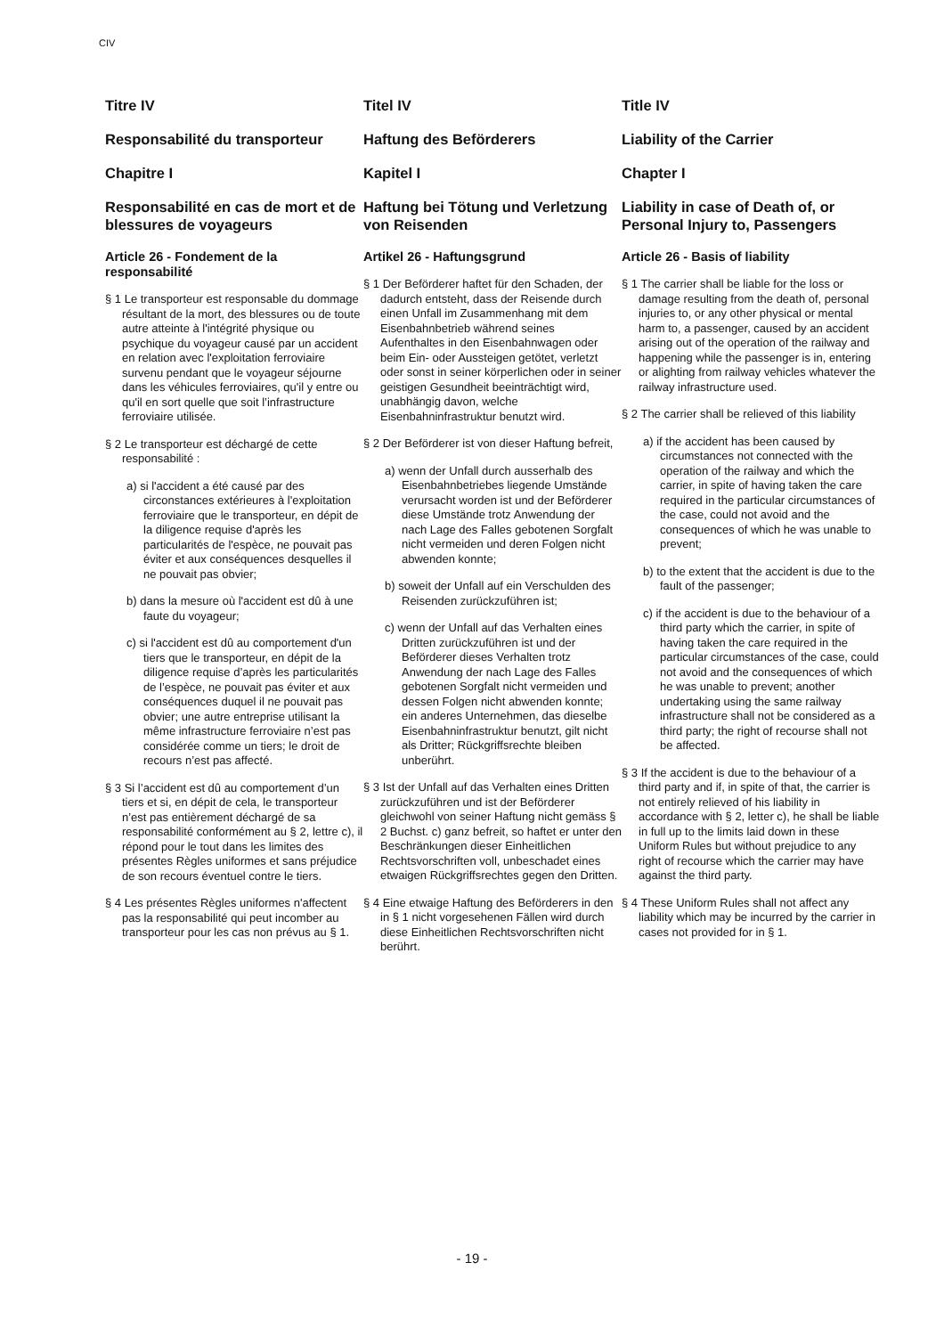CIV
Titre IV
Responsabilité du transporteur
Chapitre I
Responsabilité en cas de mort et de blessures de voyageurs
Article 26 - Fondement de la responsabilité
§ 1 Le transporteur est responsable du dommage résultant de la mort, des blessures ou de toute autre atteinte à l'intégrité physique ou psychique du voyageur causé par un accident en relation avec l'exploitation ferroviaire survenu pendant que le voyageur séjourne dans les véhicules ferroviaires, qu'il y entre ou qu'il en sort quelle que soit l’infrastructure ferroviaire utilisée.
§ 2 Le transporteur est déchargé de cette responsabilité :
a) si l'accident a été causé par des circonstances extérieures à l'exploitation ferroviaire que le transporteur, en dépit de la diligence requise d'après les particularités de l'espèce, ne pouvait pas éviter et aux conséquences desquelles il ne pouvait pas obvier;
b) dans la mesure où l'accident est dû à une faute du voyageur;
c) si l'accident est dû au comportement d'un tiers que le transporteur, en dépit de la diligence requise d’après les particularités de l’espèce, ne pouvait pas éviter et aux conséquences duquel il ne pouvait pas obvier; une autre entreprise utilisant la même infrastructure ferroviaire n’est pas considérée comme un tiers; le droit de recours n’est pas affecté.
§ 3 Si l’accident est dû au comportement d’un tiers et si, en dépit de cela, le transporteur n’est pas entièrement déchargé de sa responsabilité conformément au § 2, lettre c), il répond pour le tout dans les limites des présentes Règles uniformes et sans préjudice de son recours éventuel contre le tiers.
§ 4 Les présentes Règles uniformes n'affectent pas la responsabilité qui peut incomber au transporteur pour les cas non prévus au § 1.
Titel IV
Haftung des Beförderers
Kapitel I
Haftung bei Tötung und Verletzung von Reisenden
Artikel 26 - Haftungsgrund
§ 1 Der Beförderer haftet für den Schaden, der dadurch entsteht, dass der Reisende durch einen Unfall im Zusammenhang mit dem Eisenbahnbetrieb während seines Aufenthaltes in den Eisenbahnwagen oder beim Ein- oder Aussteigen getötet, verletzt oder sonst in seiner körperlichen oder in seiner geistigen Gesundheit beeinträchtigt wird, unabhängig davon, welche Eisenbahninfrastruktur benutzt wird.
§ 2 Der Beförderer ist von dieser Haftung befreit,
a) wenn der Unfall durch ausserhalb des Eisenbahnbetriebes liegende Umstände verursacht worden ist und der Beförderer diese Umstände trotz Anwendung der nach Lage des Falles gebotenen Sorgfalt nicht vermeiden und deren Folgen nicht abwenden konnte;
b) soweit der Unfall auf ein Verschulden des Reisenden zurückzuführen ist;
c) wenn der Unfall auf das Verhalten eines Dritten zurückzuführen ist und der Beförderer dieses Verhalten trotz Anwendung der nach Lage des Falles gebotenen Sorgfalt nicht vermeiden und dessen Folgen nicht abwenden konnte; ein anderes Unternehmen, das dieselbe Eisenbahninfrastruktur benutzt, gilt nicht als Dritter; Rückgriffsrechte bleiben unberührt.
§ 3 Ist der Unfall auf das Verhalten eines Dritten zurückzuführen und ist der Beförderer gleichwohl von seiner Haftung nicht gemäss § 2 Buchst. c) ganz befreit, so haftet er unter den Beschränkungen dieser Einheitlichen Rechtsvorschriften voll, unbeschadet eines etwaigen Rückgriffsrechtes gegen den Dritten.
§ 4 Eine etwaige Haftung des Beförderers in den in § 1 nicht vorgesehenen Fällen wird durch diese Einheitlichen Rechtsvorschriften nicht berührt.
Title IV
Liability of the Carrier
Chapter I
Liability in case of Death of, or Personal Injury to, Passengers
Article 26 - Basis of liability
§ 1 The carrier shall be liable for the loss or damage resulting from the death of, personal injuries to, or any other physical or mental harm to, a passenger, caused by an accident arising out of the operation of the railway and happening while the passenger is in, entering or alighting from railway vehicles whatever the railway infrastructure used.
§ 2 The carrier shall be relieved of this liability
a) if the accident has been caused by circumstances not connected with the operation of the railway and which the carrier, in spite of having taken the care required in the particular circumstances of the case, could not avoid and the consequences of which he was unable to prevent;
b) to the extent that the accident is due to the fault of the passenger;
c) if the accident is due to the behaviour of a third party which the carrier, in spite of having taken the care required in the particular circumstances of the case, could not avoid and the consequences of which he was unable to prevent; another undertaking using the same railway infrastructure shall not be considered as a third party; the right of recourse shall not be affected.
§ 3 If the accident is due to the behaviour of a third party and if, in spite of that, the carrier is not entirely relieved of his liability in accordance with § 2, letter c), he shall be liable in full up to the limits laid down in these Uniform Rules but without prejudice to any right of recourse which the carrier may have against the third party.
§ 4 These Uniform Rules shall not affect any liability which may be incurred by the carrier in cases not provided for in § 1.
- 19 -